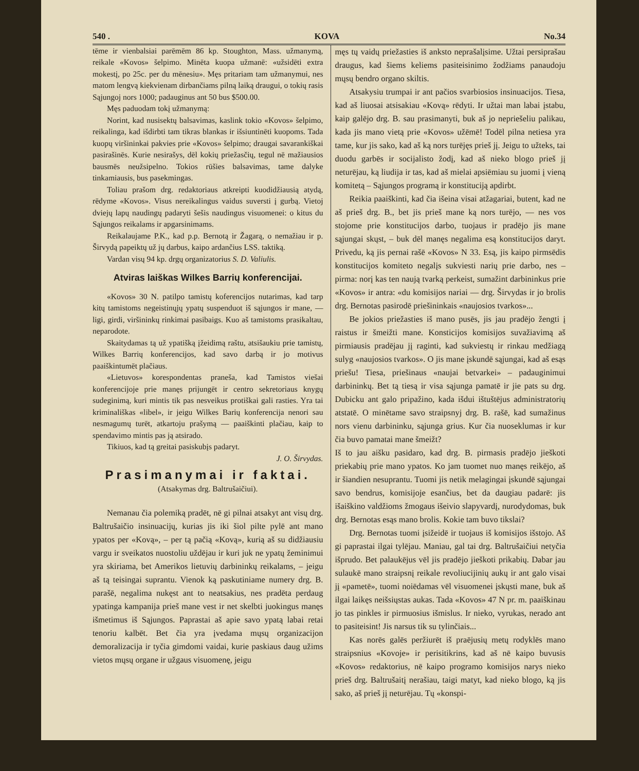540 . KOVA No.34
tēme ir vienbalsiai parēmēm 86 kp. Stoughton, Mass. užmanymą, reikale «Kovos» šelpimo. Minēta kuopa užmanē: «užsidēti extra mokestį, po 25c. per du mēnesiu». Męs pritariam tam užmanymui, nes matom lengvą kiekvienam dirbančiams pilną laiką draugui, o tokių rasis Sąjungoj nors 1000; padauginus ant 50 bus $500.00.
Męs paduodam tokį užmanymą:
Norint, kad nusisektų balsavimas, kaslink tokio «Kovos» šelpimo, reikalinga, kad išdirbti tam tikras blankas ir išsiuntinēti kuopoms. Tada kuopų viršininkai pakvies prie «Kovos» šelpimo; draugai savarankiškai pasirašinēs. Kurie nesirašys, dēl kokių priežasčių, tegul nē mažiausios bausmēs neužsipelno. Tokios rūšies balsavimas, tame dalyke tinkamiausis, bus pasekmingas.
Toliau prašom drg. redaktoriaus atkreipti kuodidžiausią atydą, rēdyme «Kovos». Visus nereikalingus vaidus suversti į gurbą. Vietoj dviejų lapų naudingų padaryti šešis naudingus visuomenei: o kitus du Sąjungos reikalams ir apgarsinimams.
Reikalaujame P.K., kad p.p. Bernotą ir Žagarą, o nemažiau ir p. Širvydą papeiktų už jų darbus, kaipo ardančius LSS. taktiką.
Vardan visų 94 kp. drgų organizatorius S. D. Valiulis.
Atviras laiškas Wilkes Barrių konferencijai.
«Kovos» 30 N. patilpo tamistų koferencijos nutarimas, kad tarp kitų tamistoms negeistinųjų ypatų suspenduot iš sąjungos ir mane, — ligi, girdi, viršininkų rinkimai pasibaigs. Kuo aš tamistoms prasikaltau, neparodote.
Skaitydamas tą už ypatišką įžeidimą raštu, atsišaukiu prie tamistų, Wilkes Barrių konferencijos, kad savo darbą ir jo motivus paaiškintumēt plačiaus.
«Lietuvos» korespondentas praneša, kad Tamistos viešai konferencijoje prie manęs prijungēt ir centro sekretoriaus knygų sudeginimą, kuri mintis tik pas nesveikus protiškai gali rasties. Yra tai kriminališkas «libel», ir jeigu Wilkes Barių konferencija nenori sau nesmagumų turēt, atkartoju prašymą — paaiškinti plačiau, kaip to spendavimo mintis pas ją atsirado.
Tikiuos, kad tą greitai pasiskubįs padaryt.
J. O. Širvydas.
Prasimanymai ir faktai.
(Atsakymas drg. Baltrušaičiui).
Nemanau čia polemiką pradēt, nē gi pilnai atsakyt ant visų drg. Baltrušaičio insinuacijų, kurias jis iki šiol pilte pylē ant mano ypatos per «Kovą», – per tą pačią «Kovą», kurią aš su didžiausiu vargu ir sveikatos nuostoliu uždējau ir kuri juk ne ypatų žeminimui yra skiriama, bet Amerikos lietuvių darbininkų reikalams, – jeigu aš tą teisingai suprantu. Vienok ką paskutiniame numery drg. B. parašē, negalima nukęst ant to neatsakius, nes pradēta perdaug ypatinga kampanija prieš mane vest ir net skelbti juokingus manęs išmetimus iš Sąjungos. Paprastai aš apie savo ypatą labai retai tenoriu kalbēt. Bet čia yra įvedama mųsų organizacijon demoralizacija ir tyčia gimdomi vaidai, kurie paskiaus daug užims vietos mųsų organe ir užgaus visuomenę, jeigu
męs tų vaidų priežasties iš anksto neprašalįsime. Užtai persiprašau draugus, kad šiems keliems pasiteisinimo žodžiams panaudoju mųsų bendro organo skiltis.
Atsakysiu trumpai ir ant pačios svarbiosios insinuacijos. Tiesa, kad aš liuosai atsisakiau «Kovą» rēdyti. Ir užtai man labai įstabu, kaip galējo drg. B. sau prasimanyti, buk aš jo nepriešeliu palikau, kada jis mano vietą prie «Kovos» užēmē! Todēl pilna netiesa yra tame, kur jis sako, kad aš ką nors turējęs prieš jį. Jeigu to užteks, tai duodu garbēs ir socijalisto žodį, kad aš nieko blogo prieš jį neturējau, ką liudija ir tas, kad aš mielai apsiēmiau su juomi į vieną komitetą – Sąjungos programą ir konstituciją apdirbt.
Reikia paaiškinti, kad čia išeina visai atžagariai, butent, kad ne aš prieš drg. B., bet jis prieš mane ką nors turējo, — nes vos stojome prie konstitucijos darbo, tuojaus ir pradējo jis mane sąjungai skųst, – buk dēl manęs negalima esą konstitucijos daryt. Privedu, ką jis pernai rašē «Kovos» N 33. Esą, jis kaipo pirmsēdis konstitucijos komiteto negalįs sukviesti narių prie darbo, nes – pirma: norį kas ten naują tvarką perkeist, sumažint darbininkus prie «Kovos» ir antra: «du komisijos nariai — drg. Širvydas ir jo brolis drg. Bernotas pasirodē priešininkais «naujosios tvarkos»...
Be jokios priežasties iš mano pusēs, jis jau pradējo žengti į raistus ir šmeižti mane. Konsticijos komisijos suvažiavimą aš pirmiausis pradējau jį raginti, kad sukviestų ir rinkau medžiagą sulyg «naujosios tvarkos». O jis mane įskundē sąjungai, kad aš esąs priešu! Tiesa, priešinaus «naujai betvarkei» – padauginimui darbininkų. Bet tą tiesą ir visa sąjunga pamatē ir jie pats su drg. Dubicku ant galo pripažino, kada išdui ištuštējus administratorių atstatē. O minētame savo straipsnyj drg. B. rašē, kad sumažinus nors vienu darbininku, sąjunga grius. Kur čia nuoseklumas ir kur čia buvo pamatai mane šmeižt?
Iš to jau aišku pasidaro, kad drg. B. pirmasis pradējo jieškoti priekabių prie mano ypatos. Ko jam tuomet nuo manęs reikējo, aš ir šiandien nesuprantu. Tuomi jis netik melagingai įskundē sąjungai savo bendrus, komisijoje esančius, bet da daugiau padarē: jis išaiškino valdžioms žmogaus išeivio slapyvardį, nurodydomas, buk drg. Bernotas esąs mano brolis. Kokie tam buvo tikslai?
Drg. Bernotas tuomi įsižeidē ir tuojaus iš komisijos išstojo. Aš gi paprastai ilgai tylējau. Maniau, gal tai drg. Baltrušaičiui netyčia išprudo. Bet palaukējus vēl jis pradējo jieškoti prikabių. Dabar jau sulaukē mano straipsnį reikale revoliucijinių aukų ir ant galo visai jį «pametē», tuomi noiēdamas vēl visuomenei įskųsti mane, buk aš ilgai laikęs neišsiųstas aukas. Tada «Kovos» 47 N pr. m. paaiškinau jo tas pinkles ir pirmuosius išmislus. Ir nieko, vyrukas, nerado ant to pasiteisint! Jis narsus tik su tylinčiais...
Kas norēs galēs peržiurēt iš praējusių metų rodyklēs mano straipsnius «Kovoje» ir perisitikrins, kad aš nē kaipo buvusis «Kovos» redaktorius, nē kaipo programo komisijos narys nieko prieš drg. Baltrušaitį nerašiau, taigi matyt, kad nieko blogo, ką jis sako, aš prieš jį neturējau. Tų «konspi-